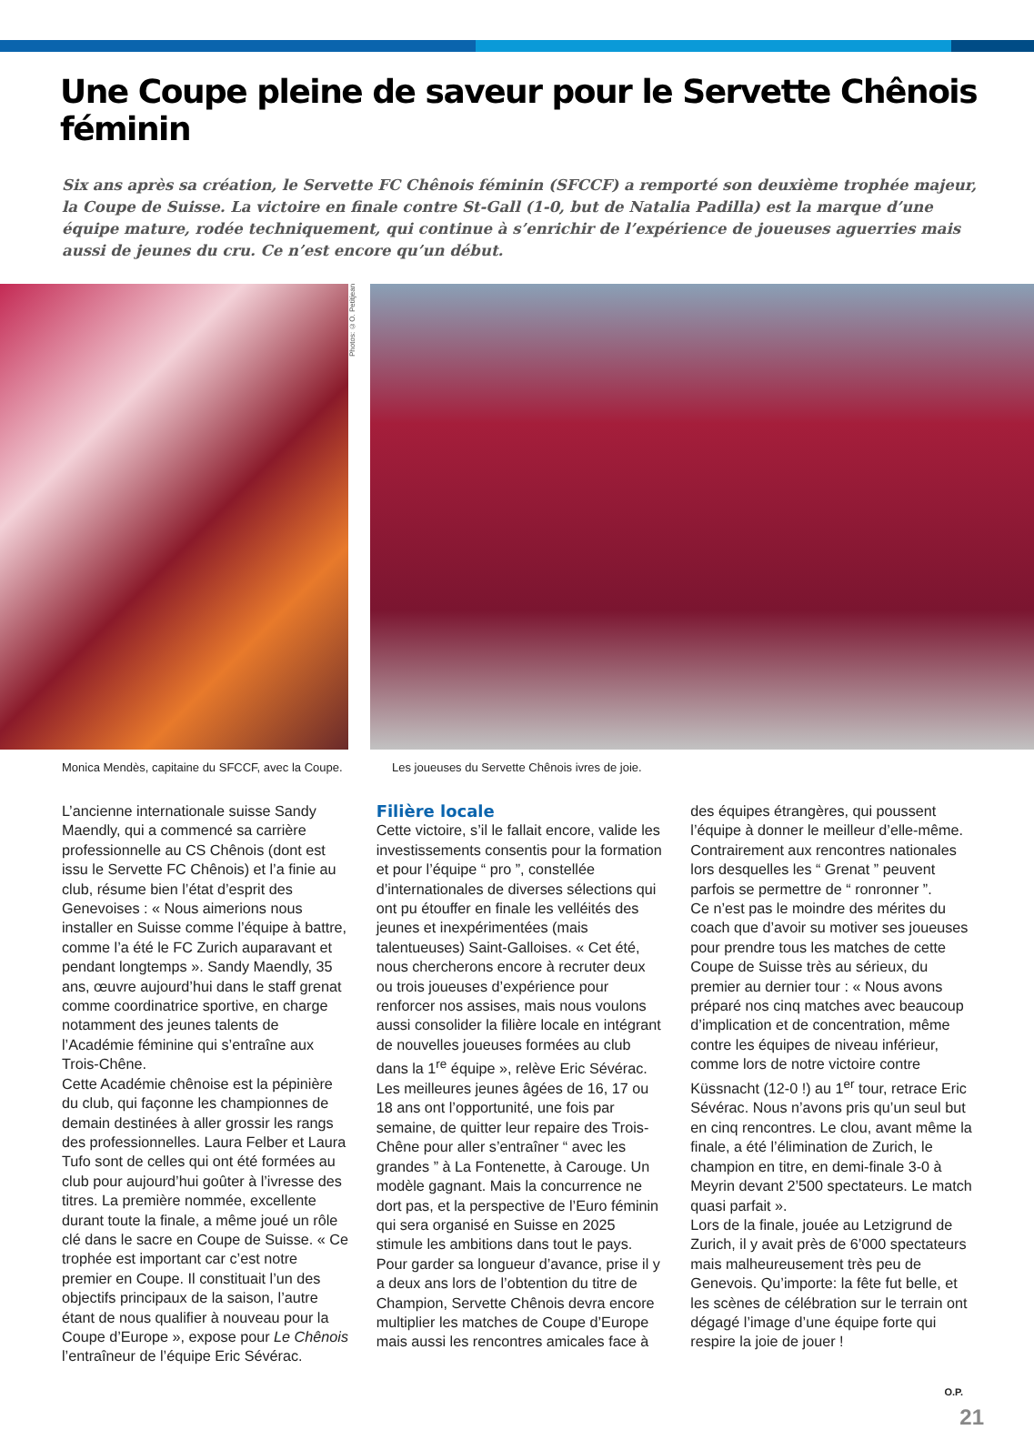Une Coupe pleine de saveur pour le Servette Chênois féminin
Six ans après sa création, le Servette FC Chênois féminin (SFCCF) a remporté son deuxième trophée majeur, la Coupe de Suisse. La victoire en finale contre St-Gall (1-0, but de Natalia Padilla) est la marque d’une équipe mature, rodée techniquement, qui continue à s’enrichir de l’expérience de joueuses aguerries mais aussi de jeunes du cru. Ce n’est encore qu’un début.
Photos: ©O. Petitjean
Monica Mendès, capitaine du SFCCF, avec la Coupe.
Les joueuses du Servette Chênois ivres de joie.
L’ancienne internationale suisse Sandy Maendly, qui a commencé sa carrière professionnelle au CS Chênois (dont est issu le Servette FC Chênois) et l’a finie au club, résume bien l’état d’esprit des Genevoises : « Nous aimerions nous installer en Suisse comme l’équipe à battre, comme l’a été le FC Zurich auparavant et pendant longtemps ». Sandy Maendly, 35 ans, œuvre aujourd’hui dans le staff grenat comme coordinatrice sportive, en charge notamment des jeunes talents de l’Académie féminine qui s’entraîne aux Trois-Chêne.
Cette Académie chênoise est la pépinière du club, qui façonne les championnes de demain destinées à aller grossir les rangs des professionnelles. Laura Felber et Laura Tufo sont de celles qui ont été formées au club pour aujourd’hui goûter à l’ivresse des titres. La première nommée, excellente durant toute la finale, a même joué un rôle clé dans le sacre en Coupe de Suisse. « Ce trophée est important car c’est notre premier en Coupe. Il constituait l’un des objectifs principaux de la saison, l’autre étant de nous qualifier à nouveau pour la Coupe d’Europe », expose pour Le Chênois l’entraîneur de l’équipe Eric Sévérac.
Filière locale
Cette victoire, s’il le fallait encore, valide les investissements consentis pour la formation et pour l’équipe “ pro ”, constellée d’internationales de diverses sélections qui ont pu étouffer en finale les velléités des jeunes et inexpérimentées (mais talentueuses) Saint-Galloises. « Cet été, nous chercherons encore à recruter deux ou trois joueuses d’expérience pour renforcer nos assises, mais nous voulons aussi consolider la filière locale en intégrant de nouvelles joueuses formées au club dans la 1<sup>re</sup> équipe », relève Eric Sévérac.
Les meilleures jeunes âgées de 16, 17 ou 18 ans ont l’opportunité, une fois par semaine, de quitter leur repaire des Trois-Chêne pour aller s’entraîner “ avec les grandes ” à La Fontenette, à Carouge. Un modèle gagnant. Mais la concurrence ne dort pas, et la perspective de l’Euro féminin qui sera organisé en Suisse en 2025 stimule les ambitions dans tout le pays. Pour garder sa longueur d’avance, prise il y a deux ans lors de l’obtention du titre de Champion, Servette Chênois devra encore multiplier les matches de Coupe d’Europe mais aussi les rencontres amicales face à des équipes étrangères, qui poussent l’équipe à donner le meilleur d’elle-même. Contrairement aux rencontres nationales lors desquelles les “ Grenat ” peuvent parfois se permettre de “ ronronner ”.
Ce n’est pas le moindre des mérites du coach que d’avoir su motiver ses joueuses pour prendre tous les matches de cette Coupe de Suisse très au sérieux, du premier au dernier tour : « Nous avons préparé nos cinq matches avec beaucoup d’implication et de concentration, même contre les équipes de niveau inférieur, comme lors de notre victoire contre Küssnacht (12-0 !) au 1<sup>er</sup> tour, retrace Eric Sévérac. Nous n’avons pris qu’un seul but en cinq rencontres. Le clou, avant même la finale, a été l’élimination de Zurich, le champion en titre, en demi-finale 3-0 à Meyrin devant 2’500 spectateurs. Le match quasi parfait ».
Lors de la finale, jouée au Letzigrund de Zurich, il y avait près de 6’000 spectateurs mais malheureusement très peu de Genevois. Qu’importe: la fête fut belle, et les scènes de célébration sur le terrain ont dégagé l’image d’une équipe forte qui respire la joie de jouer !
O.P.
21